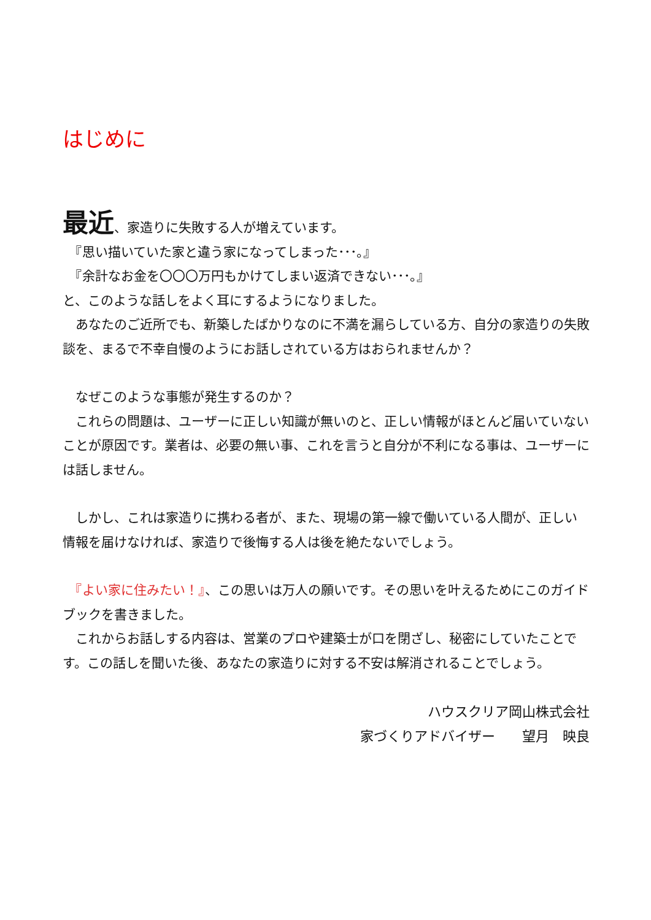はじめに
最近、家造りに失敗する人が増えています。
　『思い描いていた家と違う家になってしまった･･･。』
　『余計なお金を〇〇〇万円もかけてしまい返済できない･･･。』
と、このような話しをよく耳にするようになりました。
　あなたのご近所でも、新築したばかりなのに不満を漏らしている方、自分の家造りの失敗談を、まるで不幸自慢のようにお話しされている方はおられませんか？
　なぜこのような事態が発生するのか？
　これらの問題は、ユーザーに正しい知識が無いのと、正しい情報がほとんど届いていないことが原因です。業者は、必要の無い事、これを言うと自分が不利になる事は、ユーザーには話しません。
　しかし、これは家造りに携わる者が、また、現場の第一線で働いている人間が、正しい情報を届けなければ、家造りで後悔する人は後を絶たないでしょう。
　『よい家に住みたい！』、この思いは万人の願いです。その思いを叶えるためにこのガイドブックを書きました。
　これからお話しする内容は、営業のプロや建築士が口を閉ざし、秘密にしていたことです。この話しを聞いた後、あなたの家造りに対する不安は解消されることでしょう。
ハウスクリア岡山株式会社
家づくりアドバイザー　　望月　映良